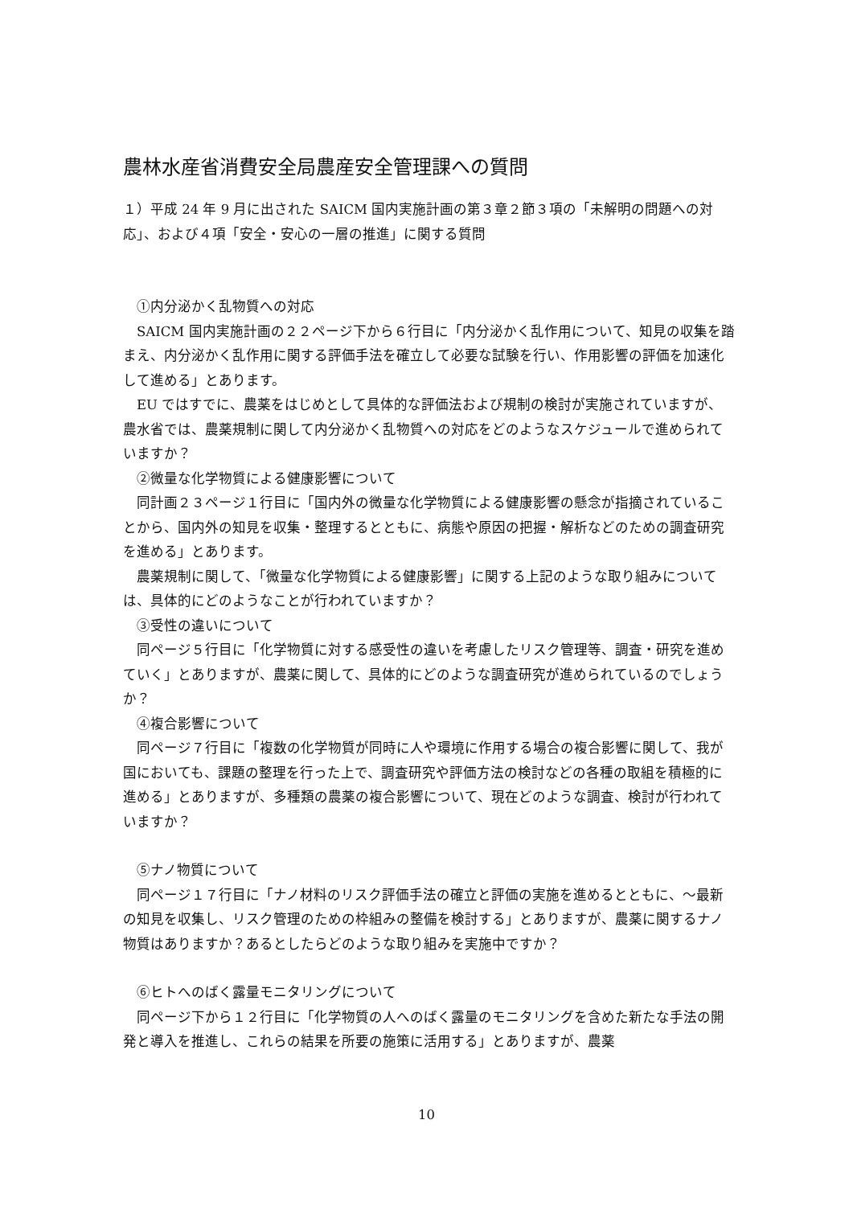農林水産省消費安全局農産安全管理課への質問
１）平成 24 年 9 月に出された SAICM 国内実施計画の第３章２節３項の「未解明の問題への対応」、および４項「安全・安心の一層の推進」に関する質問
　①内分泌かく乱物質への対応
　SAICM 国内実施計画の２２ページ下から６行目に「内分泌かく乱作用について、知見の収集を踏まえ、内分泌かく乱作用に関する評価手法を確立して必要な試験を行い、作用影響の評価を加速化して進める」とあります。
　EU ではすでに、農薬をはじめとして具体的な評価法および規制の検討が実施されていますが、農水省では、農薬規制に関して内分泌かく乱物質への対応をどのようなスケジュールで進められていますか？
　②微量な化学物質による健康影響について
　同計画２３ページ１行目に「国内外の微量な化学物質による健康影響の懸念が指摘されていることから、国内外の知見を収集・整理するとともに、病態や原因の把握・解析などのための調査研究を進める」とあります。
　農薬規制に関して、「微量な化学物質による健康影響」に関する上記のような取り組みについては、具体的にどのようなことが行われていますか？
　③受性の違いについて
　同ページ５行目に「化学物質に対する感受性の違いを考慮したリスク管理等、調査・研究を進めていく」とありますが、農薬に関して、具体的にどのような調査研究が進められているのでしょうか？
　④複合影響について
　同ページ７行目に「複数の化学物質が同時に人や環境に作用する場合の複合影響に関して、我が国においても、課題の整理を行った上で、調査研究や評価方法の検討などの各種の取組を積極的に進める」とありますが、多種類の農薬の複合影響について、現在どのような調査、検討が行われていますか？
　⑤ナノ物質について
　同ページ１７行目に「ナノ材料のリスク評価手法の確立と評価の実施を進めるとともに、～最新の知見を収集し、リスク管理のための枠組みの整備を検討する」とありますが、農薬に関するナノ物質はありますか？あるとしたらどのような取り組みを実施中ですか？
　⑥ヒトへのばく露量モニタリングについて
　同ページ下から１２行目に「化学物質の人へのばく露量のモニタリングを含めた新たな手法の開発と導入を推進し、これらの結果を所要の施策に活用する」とありますが、農薬
10